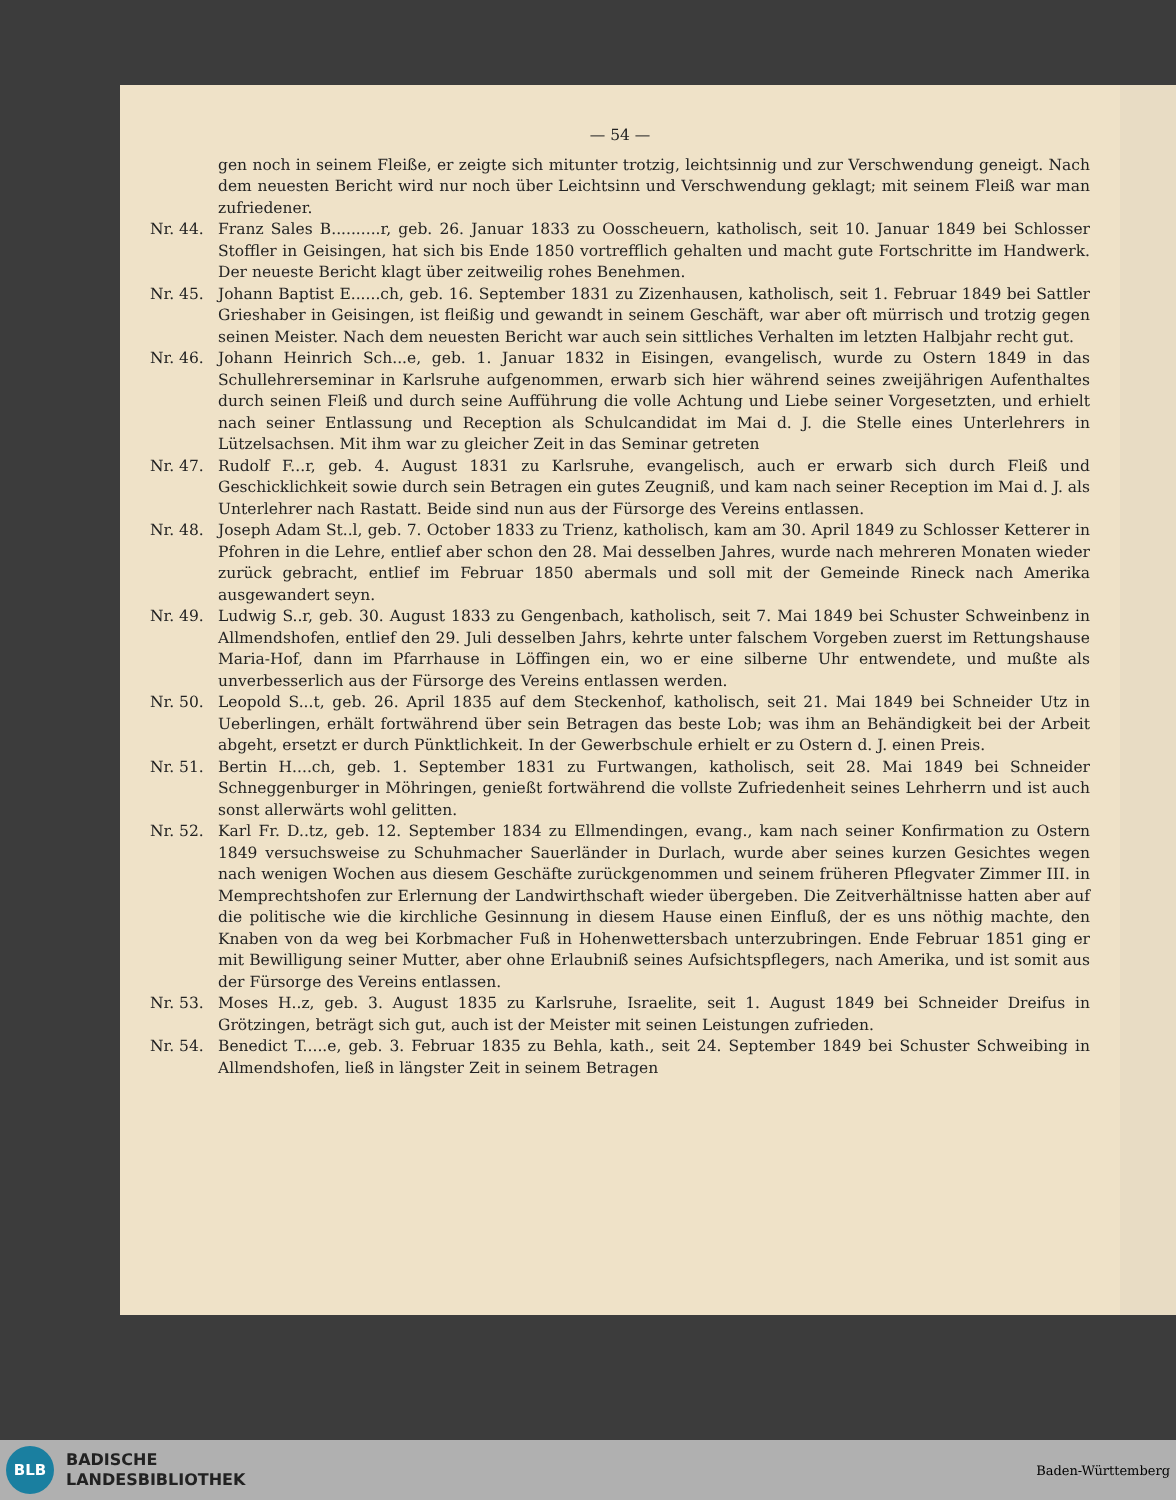— 54 —
gen noch in seinem Fleiße, er zeigte sich mitunter trotzig, leichtsinnig und zur Verschwendung geneigt. Nach dem neuesten Bericht wird nur noch über Leichtsinn und Verschwendung geklagt; mit seinem Fleiß war man zufriedener.
Nr. 44. Franz Sales B..........r, geb. 26. Januar 1833 zu Oosscheuern, katholisch, seit 10. Januar 1849 bei Schlosser Stoffler in Geisingen, hat sich bis Ende 1850 vortrefflich gehalten und macht gute Fortschritte im Handwerk. Der neueste Bericht klagt über zeitweilig rohes Benehmen.
Nr. 45. Johann Baptist E......ch, geb. 16. September 1831 zu Zizenhausen, katholisch, seit 1. Februar 1849 bei Sattler Grieshaber in Geisingen, ist fleißig und gewandt in seinem Geschäft, war aber oft mürrisch und trotzig gegen seinen Meister. Nach dem neuesten Bericht war auch sein sittliches Verhalten im letzten Halbjahr recht gut.
Nr. 46. Johann Heinrich Sch...e, geb. 1. Januar 1832 in Eisingen, evangelisch, wurde zu Ostern 1849 in das Schullehrerseminar in Karlsruhe aufgenommen, erwarb sich hier während seines zweijährigen Aufenthaltes durch seinen Fleiß und durch seine Aufführung die volle Achtung und Liebe seiner Vorgesetzten, und erhielt nach seiner Entlassung und Reception als Schulcandidat im Mai d. J. die Stelle eines Unterlehrers in Lützelsachsen. Mit ihm war zu gleicher Zeit in das Seminar getreten
Nr. 47. Rudolf F...r, geb. 4. August 1831 zu Karlsruhe, evangelisch, auch er erwarb sich durch Fleiß und Geschicklichkeit sowie durch sein Betragen ein gutes Zeugniß, und kam nach seiner Reception im Mai d. J. als Unterlehrer nach Rastatt. Beide sind nun aus der Fürsorge des Vereins entlassen.
Nr. 48. Joseph Adam St..l, geb. 7. October 1833 zu Trienz, katholisch, kam am 30. April 1849 zu Schlosser Ketterer in Pfohren in die Lehre, entlief aber schon den 28. Mai desselben Jahres, wurde nach mehreren Monaten wieder zurück gebracht, entlief im Februar 1850 abermals und soll mit der Gemeinde Rineck nach Amerika ausgewandert seyn.
Nr. 49. Ludwig S..r, geb. 30. August 1833 zu Gengenbach, katholisch, seit 7. Mai 1849 bei Schuster Schweinbenz in Allmendshofen, entlief den 29. Juli desselben Jahrs, kehrte unter falschem Vorgeben zuerst im Rettungshause Maria-Hof, dann im Pfarrhause in Löffingen ein, wo er eine silberne Uhr entwendete, und mußte als unverbesserlich aus der Fürsorge des Vereins entlassen werden.
Nr. 50. Leopold S...t, geb. 26. April 1835 auf dem Steckenhof, katholisch, seit 21. Mai 1849 bei Schneider Utz in Ueberlingen, erhält fortwährend über sein Betragen das beste Lob; was ihm an Behändigkeit bei der Arbeit abgeht, ersetzt er durch Pünktlichkeit. In der Gewerbschule erhielt er zu Ostern d. J. einen Preis.
Nr. 51. Bertin H....ch, geb. 1. September 1831 zu Furtwangen, katholisch, seit 28. Mai 1849 bei Schneider Schneggenburger in Möhringen, genießt fortwährend die vollste Zufriedenheit seines Lehrherrn und ist auch sonst allerwärts wohl gelitten.
Nr. 52. Karl Fr. D..tz, geb. 12. September 1834 zu Ellmendingen, evang., kam nach seiner Konfirmation zu Ostern 1849 versuchsweise zu Schuhmacher Sauerländer in Durlach, wurde aber seines kurzen Gesichtes wegen nach wenigen Wochen aus diesem Geschäfte zurückgenommen und seinem früheren Pflegvater Zimmer III. in Memprechtshofen zur Erlernung der Landwirthschaft wieder übergeben. Die Zeitverhältnisse hatten aber auf die politische wie die kirchliche Gesinnung in diesem Hause einen Einfluß, der es uns nöthig machte, den Knaben von da weg bei Korbmacher Fuß in Hohenwettersbach unterzubringen. Ende Februar 1851 ging er mit Bewilligung seiner Mutter, aber ohne Erlaubniß seines Aufsichtspflegers, nach Amerika, und ist somit aus der Fürsorge des Vereins entlassen.
Nr. 53. Moses H..z, geb. 3. August 1835 zu Karlsruhe, Israelite, seit 1. August 1849 bei Schneider Dreifus in Grötzingen, beträgt sich gut, auch ist der Meister mit seinen Leistungen zufrieden.
Nr. 54. Benedict T.....e, geb. 3. Februar 1835 zu Behla, kath., seit 24. September 1849 bei Schuster Schweibing in Allmendshofen, ließ in längster Zeit in seinem Betragen
BLB
BADISCHE
LANDESBIBLIOTHEK
Baden-Württemberg